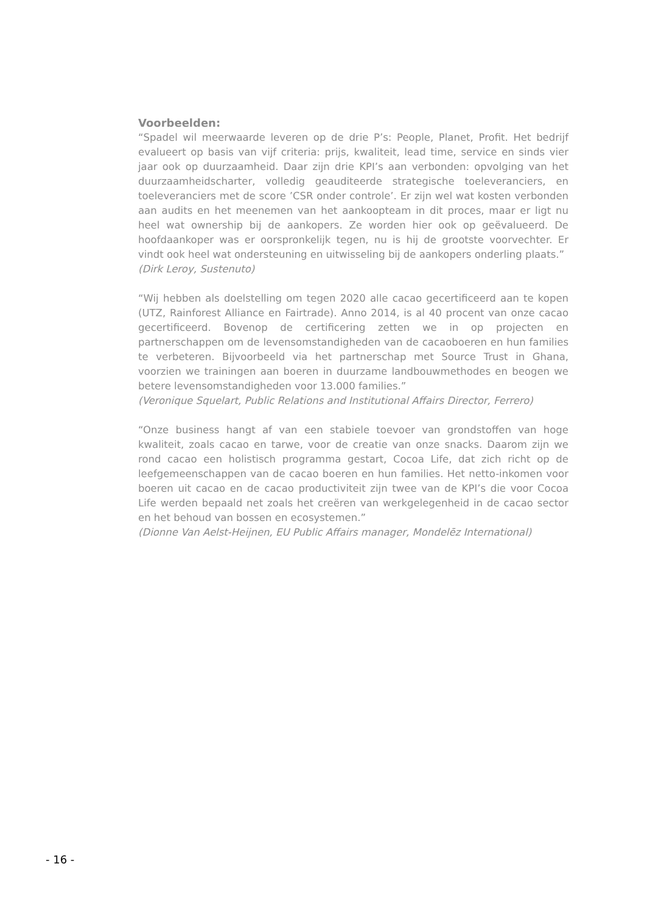Voorbeelden:
“Spadel wil meerwaarde leveren op de drie P’s: People, Planet, Profit. Het bedrijf evalueert op basis van vijf criteria: prijs, kwaliteit, lead time, service en sinds vier jaar ook op duurzaamheid. Daar zijn drie KPI’s aan verbonden: opvolging van het duurzaamheidscharter, volledig geauditeerde strategische toeleveranciers, en toeleveranciers met de score ’CSR onder controle’. Er zijn wel wat kosten verbonden aan audits en het meenemen van het aankoopteam in dit proces, maar er ligt nu heel wat ownership bij de aankopers. Ze worden hier ook op geëvalueerd. De hoofdaankoper was er oorspronkelijk tegen, nu is hij de grootste voorvechter. Er vindt ook heel wat ondersteuning en uitwisseling bij de aankopers onderling plaats.”
(Dirk Leroy, Sustenuto)
“Wij hebben als doelstelling om tegen 2020 alle cacao gecertificeerd aan te kopen (UTZ, Rainforest Alliance en Fairtrade). Anno 2014, is al 40 procent van onze cacao gecertificeerd. Bovenop de certificering zetten we in op projecten en partnerschappen om de levensomstandigheden van de cacaoboeren en hun families te verbeteren. Bijvoorbeeld via het partnerschap met Source Trust in Ghana, voorzien we trainingen aan boeren in duurzame landbouwmethodes en beogen we betere levensomstandigheden voor 13.000 families.”
(Veronique Squelart, Public Relations and Institutional Affairs Director, Ferrero)
“Onze business hangt af van een stabiele toevoer van grondstoffen van hoge kwaliteit, zoals cacao en tarwe, voor de creatie van onze snacks. Daarom zijn we rond cacao een holistisch programma gestart, Cocoa Life, dat zich richt op de leefgemeenschappen van de cacao boeren en hun families. Het netto-inkomen voor boeren uit cacao en de cacao productiviteit zijn twee van de KPI’s die voor Cocoa Life werden bepaald net zoals het creëren van werkgelegenheid in de cacao sector en het behoud van bossen en ecosystemen.”
(Dionne Van Aelst-Heijnen, EU Public Affairs manager, Mondelēz International)
- 16 -